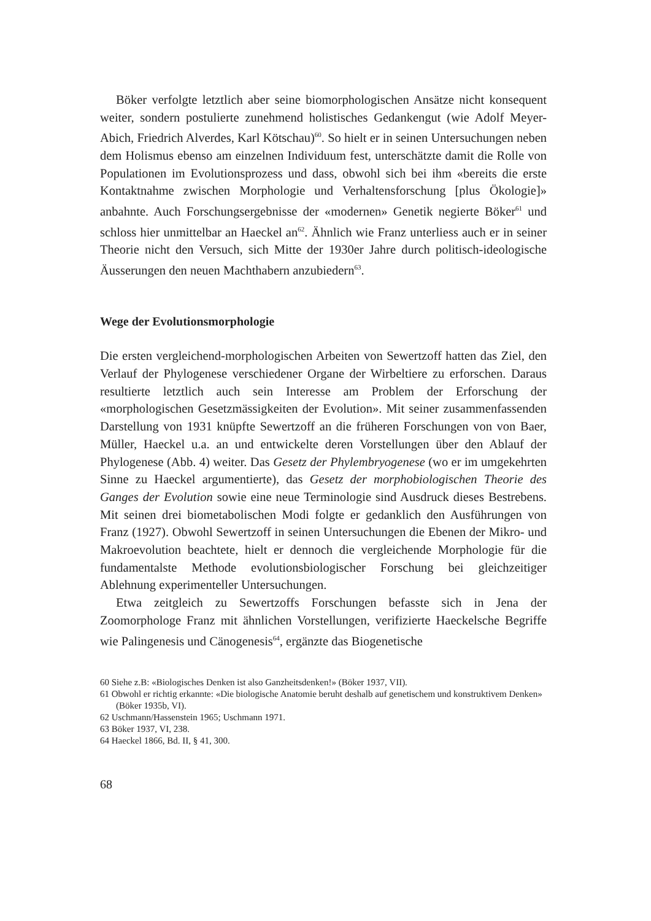Böker verfolgte letztlich aber seine biomorphologischen Ansätze nicht konsequent weiter, sondern postulierte zunehmend holistisches Gedankengut (wie Adolf Meyer-Abich, Friedrich Alverdes, Karl Kötschau)<sup>60</sup>. So hielt er in seinen Untersuchungen neben dem Holismus ebenso am einzelnen Individuum fest, unterschätzte damit die Rolle von Populationen im Evolutionsprozess und dass, obwohl sich bei ihm «bereits die erste Kontaktnahme zwischen Morphologie und Verhaltensforschung [plus Ökologie]» anbahnte. Auch Forschungsergebnisse der «modernen» Genetik negierte Böker<sup>61</sup> und schloss hier unmittelbar an Haeckel an<sup>62</sup>. Ähnlich wie Franz unterliess auch er in seiner Theorie nicht den Versuch, sich Mitte der 1930er Jahre durch politisch-ideologische Äusserungen den neuen Machthabern anzubiedern<sup>63</sup>.
Wege der Evolutionsmorphologie
Die ersten vergleichend-morphologischen Arbeiten von Sewertzoff hatten das Ziel, den Verlauf der Phylogenese verschiedener Organe der Wirbeltiere zu erforschen. Daraus resultierte letztlich auch sein Interesse am Problem der Erforschung der «morphologischen Gesetzmässigkeiten der Evolution». Mit seiner zusammenfassenden Darstellung von 1931 knüpfte Sewertzoff an die früheren Forschungen von von Baer, Müller, Haeckel u.a. an und entwickelte deren Vorstellungen über den Ablauf der Phylogenese (Abb. 4) weiter. Das Gesetz der Phylembryogenese (wo er im umgekehrten Sinne zu Haeckel argumentierte), das Gesetz der morphobiologischen Theorie des Ganges der Evolution sowie eine neue Terminologie sind Ausdruck dieses Bestrebens. Mit seinen drei biometabolischen Modi folgte er gedanklich den Ausführungen von Franz (1927). Obwohl Sewertzoff in seinen Untersuchungen die Ebenen der Mikro- und Makroevolution beachtete, hielt er dennoch die vergleichende Morphologie für die fundamentalste Methode evolutionsbiologischer Forschung bei gleichzeitiger Ablehnung experimenteller Untersuchungen.
Etwa zeitgleich zu Sewertzoffs Forschungen befasste sich in Jena der Zoomorphologe Franz mit ähnlichen Vorstellungen, verifizierte Haeckelsche Begriffe wie Palingenesis und Cänogenesis<sup>64</sup>, ergänzte das Biogenetische
60 Siehe z.B: «Biologisches Denken ist also Ganzheitsdenken!» (Böker 1937, VII).
61 Obwohl er richtig erkannte: «Die biologische Anatomie beruht deshalb auf genetischem und konstruktivem Denken» (Böker 1935b, VI).
62 Uschmann/Hassenstein 1965; Uschmann 1971.
63 Böker 1937, VI, 238.
64 Haeckel 1866, Bd. II, § 41, 300.
68